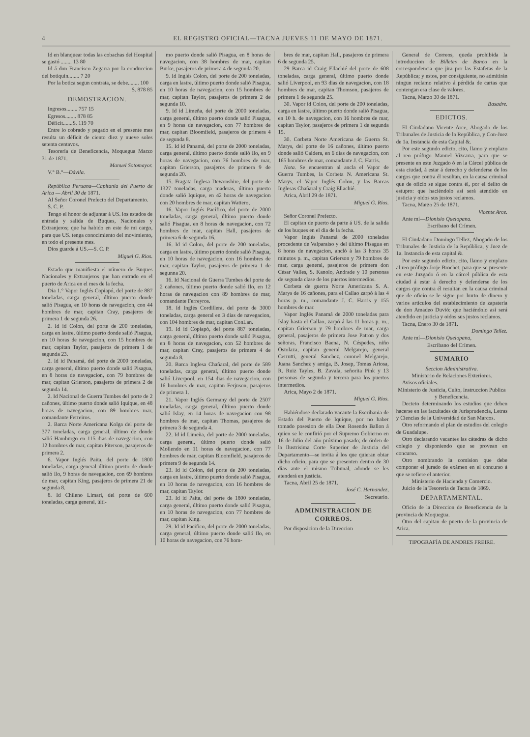4 EL REGISTRO OFICIAL—TACNA JUEVES 11 DE MAYO DE 1871.
Id en blanquear todas las cobachas del Hospital se gastó ........ 13 80
Id á don Francisco Zegarra por la conduccion del botiquin........ 7 20
Por la botica segun contrata, se debe........ 100
S. 878 85
DEMOSTRACION.
Ingresos........ 757 15
Egresos........ 878 85
Déficit.......S. 119 70
Entre lo cobrado y pagado en el presente mes resulta un déficit de ciento diez y nueve soles setenta centavos.
Tesorería de Beneficencia, Moquegua Marzo 31 de 1871.
Manuel Sotomayor.
V.° B.°—Dávila.
República Peruana—Capitanía del Puerto de Arica — Abril 30 de 1871.
Al Señor Coronel Prefecto del Departamento.
S. C. P.
Tengo el honor de adjuntar á US. los estados de entrada y salida de Buques, Nacionales y Extranjeros; que ha habido en este de mi cargo, para que US. tenga conocimiento del movimiento, en todo el presente mes.
Dios guarde á US.—S. C. P.
Miguel G. Rios.
Estado que manifiesta el número de Buques Nacionales y Extranjeros que han entrado en el puerto de Arica en el mes de la fecha.
Dia 1.° Vapor Inglés Copiapó, del porte de 887 toneladas, carga general, último puerto donde salió Pisagua, en 10 horas de navegacion, con 44 hombres de mar, capitan Cray, pasajeros de primera 1 de segunda 26.
2. Id id Colon, del porte de 200 toneladas, carga en lastre, último puerto donde salió Pisagua, en 10 horas de navegacion, con 15 hombres de mar, capitan Taylor, pasajeros de primera 1 de segunda 23.
2. Id id Panamá, del porte de 2000 toneladas, carga general, último puerto donde salió Pisagua, en 8 horas de navegacion, con 79 hombres de mar, capitan Grierson, pasajeros de primera 2 de segunda 14.
2. Id Nacional de Guerra Tumbes del porte de 2 cañones, último puerto donde salió Iquique, en 48 horas de navegacion, con 89 hombres mar, comandante Ferreiros.
2. Barca Norte Americana Kolga del porte de 377 toneladas, carga general, último de donde salió Hamburgo en 115 dias de navegacion, con 12 hombres de mar, capitan Piterson, pasajeros de primera 2.
6. Vapor Inglés Paita, del porte de 1800 toneladas, carga general último puerto de donde salió Ilo, 9 horas de navegacion, con 69 hombres de mar, capitan King, pasajeros de primera 21 de segunda 8.
8. Id Chileno Limari, del porte de 600 toneladas, carga general, últi-
mo puerto donde salió Pisagua, en 8 horas de navegacion, con 38 hombres de mar, capitan Burke, pasajeros de primera 4 de segunda 20.
9. Id Inglés Colon, del porte de 200 toneladas, carga en lastre, último puerto donde salió Pisagua, en 10 horas de navegacion, con 15 hombres de mar, capitan Taylor, pasajeros de primera 2 de segunda 10.
9. Id id Limeña, del porte de 2000 toneladas, carga general, último puerto donde salió Pisagua, en 9 horas de navegacion, con 77 hombres de mar, capitan Bloomfield, pasajeros de primera 4 de segunda 8.
15. Id id Panamá, del porte de 2000 toneladas, carga general, último puerto donde salió Ilo, en 9 horas de navegacion, con 76 hombres de mar, capitan Grierson, pasajeros de primera 9 de segunda 20.
15. Fragata Inglesa Dewonshire, del porte de 1327 toneladas, carga maderas, último puerto donde salió Iquique, en 42 horas de navegacion con 20 hombres de mar, capitan Wattero,
16. Vapor Inglés Pacífico, del porte de 2000 toneladas, carga general, último puerto donde salió Pisagua, en 8 horas de navegacion, con 72 hombres de mar, capitan Hall, pasajeros de primera 6 de segunda 16.
16. Id id Colon, del porte de 200 toneladas, carga en lastre, último puerto donde salió Pisagua, en 10 horas de navegacion, con 16 hombres de mar, capitan Taylor, pasajeros de primera 1 de segunna 20.
16. Id Nacional de Guerra Tumbes del porte de 2 cañones, último puerto donde salió Ilo, en 12 horas de navegacion con 89 hombres de mar, comandante Ferreyros.
18. Id Inglés Cordillera, del porte de 3000 toneladas, carga general en 3 dias de navegacion, con 104 hombres de mar, capitan ConLan.
19. Id id Copiapó, del porte 887 toneladas, carga general, último puerto donde salió Pisagua, en 8 horas de navegacion, con 52 hombres de mar, capitan Cray, pasajeros de primera 4 de segunda 8.
20. Barca Inglesa Chañaral, del porte de 589 toneladas, carga general, último puerto donde salió Liverpool, en 154 dias de navegacion, con 16 hombres de mar, capitan Ferjuson, pasajeros de primera 1.
21. Vapor Inglés Germany del porte de 2507 toneladas, carga general, último puerto donde salió Islay, en 14 horas de navegacion con 98 hombres de mar, capitan Thomas, pasajeros de primera 3 de segunda 4.
22. Id id Limeña, del porte de 2000 toneladas, carga general, último puerto donde salió Mollendo en 11 horas de navegacion, con 77 hombres de mar, capitan Bloomfield, pasajeros de primera 9 de segunda 14.
23. Id id Colon, del porte de 200 toneladas, carga en lastre, último puerto donde salió Pisagua, en 10 horas de navegacion, con 16 hombres de mar, capitan Taylor.
23. Id id Paita, del porte de 1800 toneladas, carga general, último puerto donde salió Pisagua, en 10 horas de navegacion, con 77 hombres de mar, capitan King.
29. Id id Pacifico, del porte de 2000 toneladas, carga general, último puerto donde salió Ilo, en 10 horas de navegacion, con 76 hom-
bres de mar, capitan Hall, pasajeros de primera 6 de segunda 25.
29 Barca id Craig Ellachié del porte de 608 toneladas, carga general, último puerto donde salió Liverpool, en 93 dias de navegacion, con 18 hombres de mar, capitan Thomson, pasajeros de primera 1 de segunda 25.
30. Vapor id Colon, del porte de 200 toneladas, carga en lastre, último puerto donde salió Pisagua, en 10 h. de navegacion, con 16 hombres de mar, capitan Taylor, pasajeros de primera 1 de segunda 15.
30. Corbeta Norte Americana de Guerra St. Marys, del porte de 16 cañones, último puerto donde salió Caldera, en 6 dias de navegacion, con 165 hombres de mar, comandante J. C. Harris.
Nota. Se encuentran al ancla el Vapor de Guerra Tumbes, la Corbeta N. Americana St. Marys, el Vapor Inglés Colon, y las Barcas Inglesas Chañaral y Craig Ellachié.
Arica, Abril 29 de 1871.
Miguel G. Rios.
Señor Coronel Prefecto.
El capitan de puerto da parte á US. de la salida de los buques en el dia de la fecha.
Vapor Inglés Panamá de 2000 toneladas procedente de Valparaiso y del último Pisagua en 8 horas de navegacion, ancló á las 3 horas 35 minutos p. m., capitan Grierson y 79 hombres de mar, carga general, pasajeros de primera don César Valles, S. Kanolo, Andrade y 10 personas de segunda clase de los puertos intermedios.
Corbeta de guerra Norte Americana S. A. Marys de 16 cañones, para el Callao zarpó á las 4 horas p. m., comandante J. C. Harris y 155 hombres de mar.
Vapor Inglés Panamá de 2000 toneladas para Islay hasta el Callao, zarpó á las 11 horas p. m., capitan Grierson y 79 hombres de mar, carga general, pasajeros de primera Jose Patron y dos señoras, Francisco Baena, N. Céspedes, niño Ostolaza, capitan general Melgarejo, general Cerrutti, general Sanchez, coronel Melgarejo, Juana Sanchez y amiga, B. Josep, Tomas Ariosa, R. Ruiz Tayles, B. Zavala, señorita Pink y 13 personas de segunda y tercera para los puertos intermedios.
Arica, Mayo 2 de 1871.
Miguel G. Rios.
Habiéndose declarado vacante la Escribania de Estado del Puerto de Iquique, por no haber tomado posesion de ella Don Rosendo Ballon á quien se le confirió por el Supremo Gobierno en 16 de Julio del año próximo pasado; de órden de la Ilustrisima Corte Superior de Justicia del Departamento—se invita á los que quieran obtar dicho oficio, para que se presenten dentro de 30 dias ante el mismo Tribunal, adonde se les atenderá en justicia.
Tacna, Abril 25 de 1871.
José C. Hernandez,
Secretario.
ADMINISTRACION DE CORREOS.
Por disposicion de la Direccion
General de Correos, queda prohibida la introduccion de Billetes de Banco en la correspondencia que jira por las Estafetas de la República; y estos, por consiguiente, no admitirán ningun reclamo relativo á pérdida de cartas que contengan esa clase de valores.
Tacna, Marzo 30 de 1871.
Basadre.
EDICTOS.
El Ciudadano Vicente Arce, Abogado de los Tribunales de Justicia de la República, y Con-Juez de 1a. Instancia de esta Capital &.
Por este segundo edicto, cito, llamo y emplazo al reo prófugo Manuel Vizcarra, para que se presente en este Juzgado ó en la Cárcel pública de esta ciudad, á estar á derecho y defenderse de los cargos que contra él resultan, en la causa criminal que de oficio se sigue contra él, por el delito de estupro: que haciéndolo así será atendido en justicia y oidos sus justos reclamos.
Tacna, Marzo 25 de 1871.
Vicente Arce.
Ante mí—Dionisio Quelopana.
Escribano del Crímen.
El Ciudadano Domingo Tellez, Abogado de los Tribunales de Justicia de la República, y Juez de 1a. Instancia de esta capital &.
Por este segundo edicto, cito, llamo y emplazo al reo prófugo Jorje Brochet, para que se presente en este Juzgado ó en la cárcel pública de esta ciudad á estar á derecho y defenderse de los cargos que contra él resultan en la causa criminal que de oficio se le sigue por hurto de dinero y varios artículos del establecimiento de zapatería de don Amadeo Duvió: que haciéndolo así será atendido en justicia y oidos sus justos reclamos.
Tacna, Enero 30 de 1871.
Domingo Tellez.
Ante mí—Dionisio Quelopana,
Escribano del Crímen.
SUMARIO
Seccion Administrativa.
Ministerio de Relaciones Exteriores.
Avisos oficiales.
Ministerio de Justicia, Culto, Instruccion Publica y Beneficencia.
Decteto determinando los estudios que deben hacerse en las facultades de Jurisprudencia, Letras y Ciencias de la Universidad de San Marcos.
Otro reformando el plan de estudios del colegio de Guadalupe.
Otro declarando vacantes las cátedras de dicho colegio y disponiendo que se provean en concurso.
Otro nombrando la comision que debe componer el jurado de exámen en el concurso á que se refiere el anterior.
Ministerio de Hacienda y Comercio.
Juicio de la Tesoreria de Tacna de 1869.
DEPARTAMENTAL.
Oficio de la Direccion de Beneficencia de la provincia de Moquegua.
Otro del capitan de puerto de la provincia de Arica.
TIPOGRAFÍA DE ANDRES FREIRE.